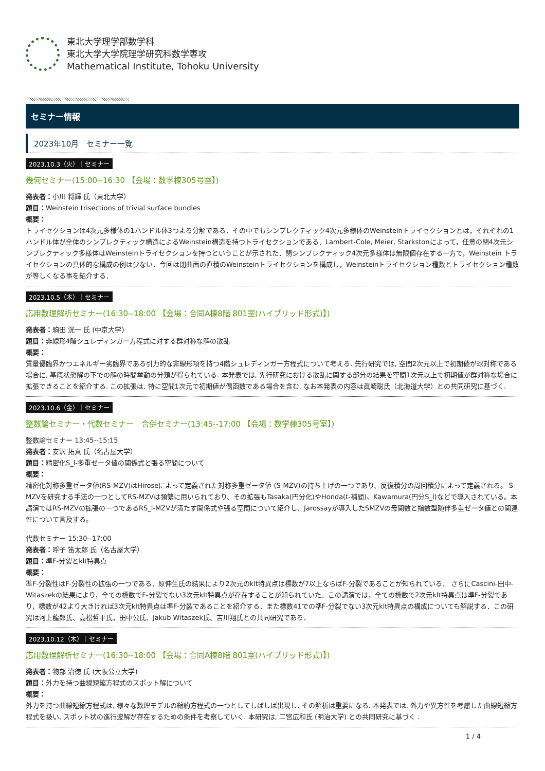東北大学理学部数学科
東北大学大学院理学研究科数学専攻
Mathematical Institute, Tohoku University
セミナー情報
2023年10月　セミナー一覧
2023.10.3（火）｜セミナー
幾何セミナー(15:00--16:30 【会場：数学棟305号室】)
発表者：小川 将輝 氏（東北大学）
題目：Weinstein trisections of trivial surface bundles
概要：
トライセクションは4次元多様体の1ハンドル体3つよる分解である．その中でもシンプレクティック4次元多様体のWeinsteinトライセクションとは，それぞれの1ハンドル体が全体のシンプレクティック構造によるWeinstein構造を持つトライセクションである．Lambert-Cole, Meier, Starkstonによって，任意の閉4次元シンプレクティック多様体はWeinsteinトライセクションを持つということが示された．閉シンプレクティック4次元多様体は無限個存在する一方で，Weinstein トライセクションの具体的な構成の例は少ない．今回は閉曲面の直積のWeinsteinトライセクションを構成し，Weinsteinトライセクション種数とトライセクション種数が等しくなる事を紹介する．
2023.10.5（木）｜セミナー
応用数理解析セミナー(16:30--18:00 【会場：合同A棟8階 801室(ハイブリッド形式)】)
発表者：駒田 洸一 氏 (中京大学)
題目：非線形4階シュレディンガー方程式に対する群対称な解の散乱
概要：
質量優臨界かつエネルギー劣臨界である引力的な非線形項を持つ4階シュレディンガー方程式について考える. 先行研究では, 空間2次元以上で初期値が球対称である場合に, 基底状態解の下での解の時間挙動の分類が得られている. 本発表では, 先行研究における散乱に関する部分の結果を空間1次元以上で初期値が群対称な場合に拡張できることを紹介する. この拡張は, 特に空間1次元で初期値が偶函数である場合を含む. なお本発表の内容は眞崎聡氏（北海道大学）との共同研究に基づく.
2023.10.6（金）｜セミナー
整数論セミナー・代数セミナー　合併セミナー(13:45--17:00 【会場：数学棟305号室】)
整数論セミナー 13:45--15:15
発表者：安沢 拓真 氏（名古屋大学）
題目：精密化S_l-多重ゼータ値の関係式と張る空間について
概要：
精密化対称多重ゼータ値(RS-MZV)はHiroseによって定義された対称多重ゼータ値 (S-MZV)の持ち上げの一つであり、反復積分の周回積分によって定義される。 S-MZVを研究する手法の一つとしてRS-MZVは頻繁に用いられており、その拡張もTasaka(円分化)やHonda(t-補間)、Kawamura(円分S_l)などで導入されている。本講演ではRS-MZVの拡張の一つであるRS_l-MZVが満たす関係式や張る空間について紹介し、Jarossayが導入したSMZVの母関数と指数型随伴多重ゼータ値との関連性について言及する。
代数セミナー 15:30--17:00
発表者：呼子 笛太郎 氏（名古屋大学）
題目：準F-分裂とklt特異点
概要：
準F-分裂性はF-分裂性の拡張の一つである．原伸生氏の結果により2次元のklt特異点は標数が7以上ならばF-分裂であることが知られている． さらにCascini-田中-Witaszekの結果により，全ての標数でF-分裂でない3次元klt特異点が存在することが知られていた．この講演では，全ての標数で2次元klt特異点は準F-分裂であり，標数が42より大きければ3次元klt特異点は準F-分裂であることを紹介する．また標数41での準F-分裂でない3次元klt特異点の構成についても解説する．この研究は河上龍郎氏、高松哲平氏，田中公氏、Jakub Witaszek氏、吉川翔氏との共同研究である．
2023.10.12（木）｜セミナー
応用数理解析セミナー(16:30--18:00 【会場：合同A棟8階 801室(ハイブリッド形式)】)
発表者：物部 治徳 氏 (大阪公立大学)
題目：外力を持つ曲線短縮方程式のスポット解について
概要：
外力を持つ曲線短縮方程式は, 様々な数理モデルの縮約方程式の一つとしてしばしば出現し, その解析は重要になる. 本発表では, 外力や異方性を考慮した曲線短縮方程式を扱い, スポット状の進行波解が存在するための条件を考察していく. 本研究は, 二宮広和氏 (明治大学) との共同研究に基づく .
1 / 4